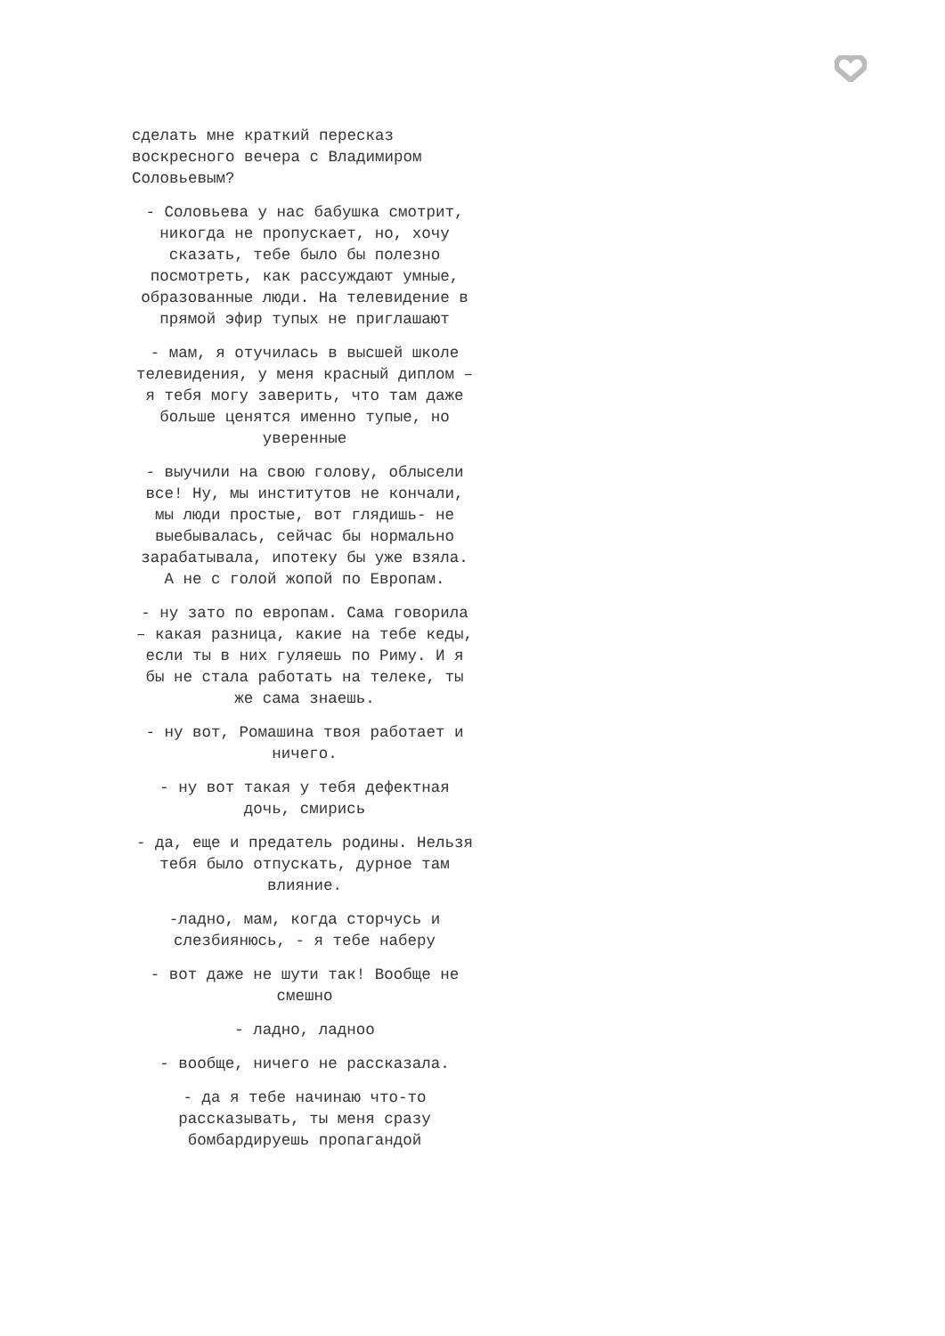сделать мне краткий пересказ воскресного вечера с Владимиром Соловьевым?
- Соловьева у нас бабушка смотрит, никогда не пропускает, но, хочу сказать, тебе было бы полезно посмотреть, как рассуждают умные, образованные люди. На телевидение в прямой эфир тупых не приглашают
- мам, я отучилась в высшей школе телевидения, у меня красный диплом – я тебя могу заверить, что там даже больше ценятся именно тупые, но уверенные
- выучили на свою голову, облысели все! Ну, мы институтов не кончали, мы люди простые, вот глядишь- не выебывалась, сейчас бы нормально зарабатывала, ипотеку бы уже взяла. А не с голой жопой по Европам.
- ну зато по европам. Сама говорила – какая разница, какие на тебе кеды, если ты в них гуляешь по Риму. И я бы не стала работать на телеке, ты же сама знаешь.
- ну вот, Ромашина твоя работает и ничего.
- ну вот такая у тебя дефектная дочь, смирись
- да, еще и предатель родины. Нельзя тебя было отпускать, дурное там влияние.
-ладно, мам, когда сторчусь и слезбиянюсь, - я тебе наберу
- вот даже не шути так! Вообще не смешно
- ладно, ладноо
- вообще, ничего не рассказала.
- да я тебе начинаю что-то рассказывать, ты меня сразу бомбардируешь пропагандой